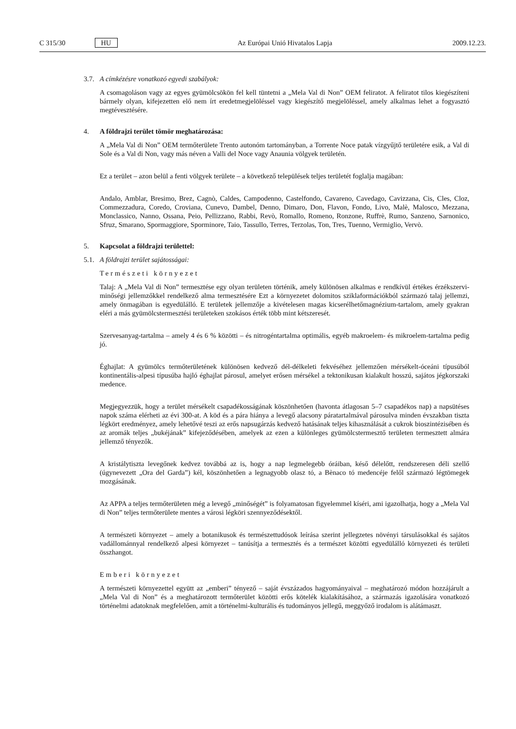C 315/30 HU Az Európai Unió Hivatalos Lapja 2009.12.23.
3.7. A címkézésre vonatkozó egyedi szabályok:
A csomagoláson vagy az egyes gyümölcsökön fel kell tüntetni a „Mela Val di Non” OEM feliratot. A feliratot tilos kiegészíteni bármely olyan, kifejezetten elő nem írt eredetmegjelöléssel vagy kiegészítő megjelöléssel, amely alkalmas lehet a fogyasztó megtévesztésére.
4. A földrajzi terület tömör meghatározása:
A „Mela Val di Non” OEM termőterülete Trento autonóm tartományban, a Torrente Noce patak vízgyűjtő területére esik, a Val di Sole és a Val di Non, vagy más néven a Valli del Noce vagy Anaunia völgyek területén.
Ez a terület – azon belül a fenti völgyek területe – a következő települések teljes területét foglalja magában:
Andalo, Amblar, Bresimo, Brez, Cagnò, Caldes, Campodenno, Castelfondo, Cavareno, Cavedago, Caviz­zana, Cis, Cles, Cloz, Commezzadura, Coredo, Croviana, Cunevo, Dambel, Denno, Dimaro, Don, Flavon, Fondo, Livo, Malè, Malosco, Mezzana, Monclassico, Nanno, Ossana, Peio, Pellizzano, Rabbi, Revò, Romallo, Romeno, Ronzone, Ruffrè, Rumo, Sanzeno, Sarnonico, Sfruz, Smarano, Spormaggiore, Sporminore, Taio, Tassullo, Terres, Terzolas, Ton, Tres, Tuenno, Vermiglio, Vervò.
5. Kapcsolat a földrajzi területtel:
5.1. A földrajzi terület sajátosságai:
Természeti környezet
Talaj: A „Mela Val di Non” termesztése egy olyan területen történik, amely különösen alkalmas e rendkívül értékes érzékszervi-minőségi jellemzőkkel rendelkező alma termesztésére Ezt a környezetet dolomitos sziklaformációkból származó talaj jellemzi, amely önmagában is egyedülálló. E területek jellemzője a kivételesen magas kicserélhetőmagnézium-tartalom, amely gyakran eléri a más gyümölcs­termesztési területeken szokásos érték több mint kétszeresét.
Szervesanyag-tartalma – amely 4 és 6 % közötti – és nitrogéntartalma optimális, egyéb makroelem- és mikroelem-tartalma pedig jó.
Éghajlat: A gyümölcs termőterületének különösen kedvező dél-délkeleti fekvéséhez jellemzően mérsé­kelt-óceáni típusúból kontinentális-alpesi típusúba hajló éghajlat párosul, amelyet erősen mérsékel a tektonikusan kialakult hosszú, sajátos jégkorszaki medence.
Megjegyezzük, hogy a terület mérsékelt csapadékosságának köszönhetően (havonta átlagosan 5–7 csapadékos nap) a napsütéses napok száma elérheti az évi 300-at. A köd és a pára hiánya a levegő alacsony páratartalmával párosulva minden évszakban tiszta légkört eredményez, amely lehetővé teszi az erős napsugárzás kedvező hatásának teljes kihasználását a cukrok bioszintézisében és az aromák teljes „bukéjának” kifejeződésében, amelyek az ezen a különleges gyümölcstermesztő területen termesz­tett almára jellemző tényezők.
A kristálytiszta levegőnek kedvez továbbá az is, hogy a nap legmelegebb óráiban, késő délelőtt, rend­szeresen déli szellő (úgynevezett „Ora del Garda”) kél, köszönhetően a legnagyobb olasz tó, a Bènaco tó medencéje felől származó légtömegek mozgásának.
Az APPA a teljes termőterületen még a levegő „minőségét” is folyamatosan figyelemmel kíséri, ami igazolhatja, hogy a „Mela Val di Non” teljes termőterülete mentes a városi légköri szennyeződésektől.
A természeti környezet – amely a botanikusok és természettudósok leírása szerint jellegzetes növényi társulásokkal és sajátos vadállománnyal rendelkező alpesi környezet – tanúsítja a termesztés és a természet közötti egyedülálló környezeti és területi összhangot.
Emberi környezet
A természeti környezettel együtt az „emberi” tényező – saját évszázados hagyományaival – meghatá­rozó módon hozzájárult a „Mela Val di Non” és a meghatározott termőterület közötti erős kötelék kialakításához, a származás igazolására vonatkozó történelmi adatoknak megfelelően, amit a törté­nelmi-kulturális és tudományos jellegű, meggyőző irodalom is alátámaszt.